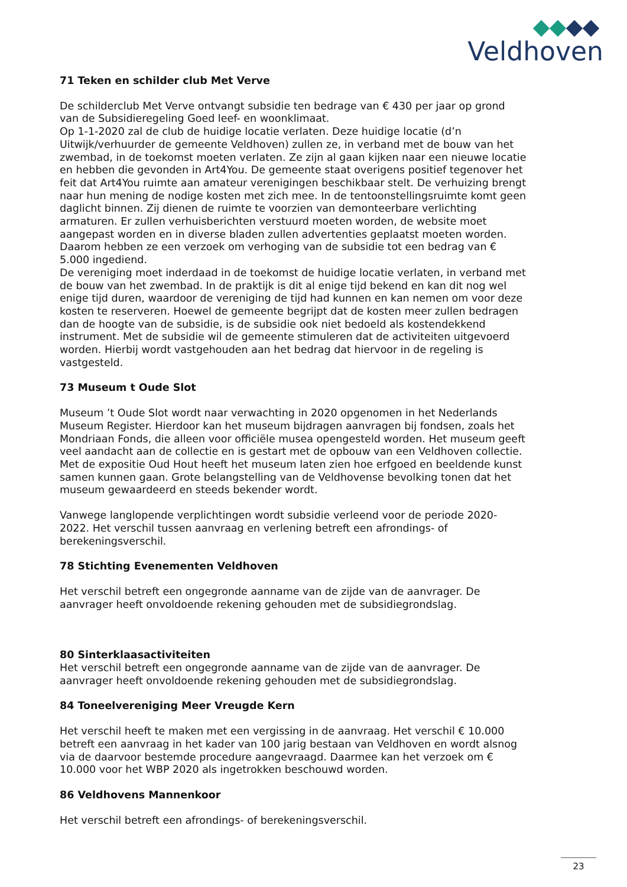Veldhoven
71 Teken en schilder club Met Verve
De schilderclub Met Verve ontvangt subsidie ten bedrage van € 430 per jaar op grond van de Subsidieregeling Goed leef- en woonklimaat.
Op 1-1-2020 zal de club de huidige locatie verlaten. Deze huidige locatie (d’n Uitwijk/verhuurder de gemeente Veldhoven) zullen ze, in verband met de bouw van het zwembad, in de toekomst moeten verlaten. Ze zijn al gaan kijken naar een nieuwe locatie en hebben die gevonden in Art4You. De gemeente staat overigens positief tegenover het feit dat Art4You ruimte aan amateur verenigingen beschikbaar stelt. De verhuizing brengt naar hun mening de nodige kosten met zich mee. In de tentoonstellingsruimte komt geen daglicht binnen. Zij dienen de ruimte te voorzien van demonteerbare verlichting armaturen. Er zullen verhuisberichten verstuurd moeten worden, de website moet aangepast worden en in diverse bladen zullen advertenties geplaatst moeten worden. Daarom hebben ze een verzoek om verhoging van de subsidie tot een bedrag van € 5.000 ingediend.
De vereniging moet inderdaad in de toekomst de huidige locatie verlaten, in verband met de bouw van het zwembad. In de praktijk is dit al enige tijd bekend en kan dit nog wel enige tijd duren, waardoor de vereniging de tijd had kunnen en kan nemen om voor deze kosten te reserveren. Hoewel de gemeente begrijpt dat de kosten meer zullen bedragen dan de hoogte van de subsidie, is de subsidie ook niet bedoeld als kostendekkend instrument. Met de subsidie wil de gemeente stimuleren dat de activiteiten uitgevoerd worden. Hierbij wordt vastgehouden aan het bedrag dat hiervoor in de regeling is vastgesteld.
73 Museum t Oude Slot
Museum ’t Oude Slot wordt naar verwachting in 2020 opgenomen in het Nederlands Museum Register. Hierdoor kan het museum bijdragen aanvragen bij fondsen, zoals het Mondriaan Fonds, die alleen voor officiële musea opengesteld worden. Het museum geeft veel aandacht aan de collectie en is gestart met de opbouw van een Veldhoven collectie. Met de expositie Oud Hout heeft het museum laten zien hoe erfgoed en beeldende kunst samen kunnen gaan. Grote belangstelling van de Veldhovense bevolking tonen dat het museum gewaardeerd en steeds bekender wordt.
Vanwege langlopende verplichtingen wordt subsidie verleend voor de periode 2020-2022. Het verschil tussen aanvraag en verlening betreft een afrondings- of berekeningsverschil.
78 Stichting Evenementen Veldhoven
Het verschil betreft een ongegronde aanname van de zijde van de aanvrager. De aanvrager heeft onvoldoende rekening gehouden met de subsidiegrondslag.
80 Sinterklaasactiviteiten
Het verschil betreft een ongegronde aanname van de zijde van de aanvrager. De aanvrager heeft onvoldoende rekening gehouden met de subsidiegrondslag.
84 Toneelvereniging Meer Vreugde Kern
Het verschil heeft te maken met een vergissing in de aanvraag. Het verschil € 10.000 betreft een aanvraag in het kader van 100 jarig bestaan van Veldhoven en wordt alsnog via de daarvoor bestemde procedure aangevraagd. Daarmee kan het verzoek om € 10.000 voor het WBP 2020 als ingetrokken beschouwd worden.
86 Veldhovens Mannenkoor
Het verschil betreft een afrondings- of berekeningsverschil.
23